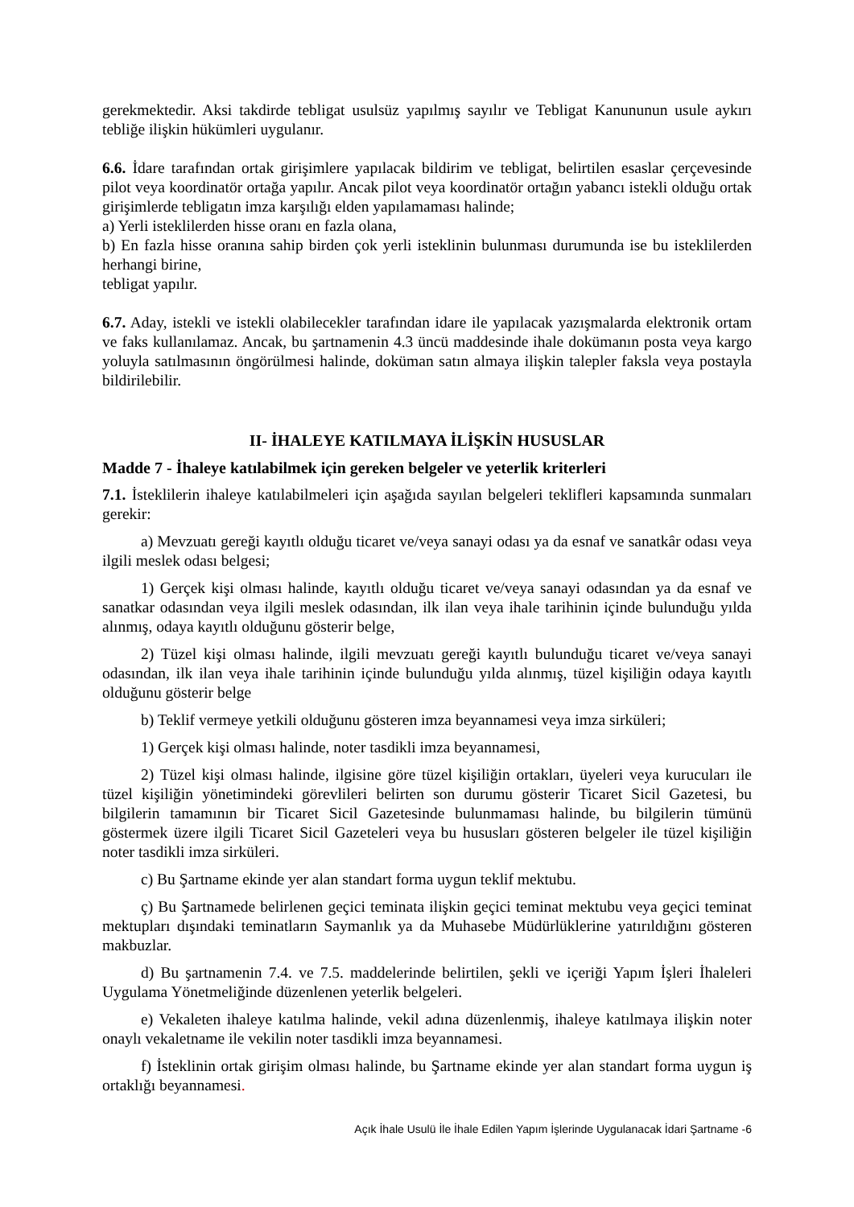gerekmektedir. Aksi takdirde tebligat usulsüz yapılmış sayılır ve Tebligat Kanununun usule aykırı tebliğe ilişkin hükümleri uygulanır.
6.6. İdare tarafından ortak girişimlere yapılacak bildirim ve tebligat, belirtilen esaslar çerçevesinde pilot veya koordinatör ortağa yapılır. Ancak pilot veya koordinatör ortağın yabancı istekli olduğu ortak girişimlerde tebligatın imza karşılığı elden yapılamaması halinde;
a) Yerli isteklilerden hisse oranı en fazla olana,
b) En fazla hisse oranına sahip birden çok yerli isteklinin bulunması durumunda ise bu isteklilerden herhangi birine,
tebligat yapılır.
6.7. Aday, istekli ve istekli olabilecekler tarafından idare ile yapılacak yazışmalarda elektronik ortam ve faks kullanılamaz. Ancak, bu şartnamenin 4.3 üncü maddesinde ihale dokümanın posta veya kargo yoluyla satılmasının öngörülmesi halinde, doküman satın almaya ilişkin talepler faksla veya postayla bildirilebilir.
II- İHALEYE KATILMAYA İLİŞKİN HUSUSLAR
Madde 7 - İhaleye katılabilmek için gereken belgeler ve yeterlik kriterleri
7.1. İsteklilerin ihaleye katılabilmeleri için aşağıda sayılan belgeleri teklifleri kapsamında sunmaları gerekir:
a) Mevzuatı gereği kayıtlı olduğu ticaret ve/veya sanayi odası ya da esnaf ve sanatkâr odası veya ilgili meslek odası belgesi;
1) Gerçek kişi olması halinde, kayıtlı olduğu ticaret ve/veya sanayi odasından ya da esnaf ve sanatkar odasından veya ilgili meslek odasından, ilk ilan veya ihale tarihinin içinde bulunduğu yılda alınmış, odaya kayıtlı olduğunu gösterir belge,
2) Tüzel kişi olması halinde, ilgili mevzuatı gereği kayıtlı bulunduğu ticaret ve/veya sanayi odasından, ilk ilan veya ihale tarihinin içinde bulunduğu yılda alınmış, tüzel kişiliğin odaya kayıtlı olduğunu gösterir belge
b) Teklif vermeye yetkili olduğunu gösteren imza beyannamesi veya imza sirküleri;
1) Gerçek kişi olması halinde, noter tasdikli imza beyannamesi,
2) Tüzel kişi olması halinde, ilgisine göre tüzel kişiliğin ortakları, üyeleri veya kurucuları ile tüzel kişiliğin yönetimindeki görevlileri belirten son durumu gösterir Ticaret Sicil Gazetesi, bu bilgilerin tamamının bir Ticaret Sicil Gazetesinde bulunmaması halinde, bu bilgilerin tümünü göstermek üzere ilgili Ticaret Sicil Gazeteleri veya bu hususları gösteren belgeler ile tüzel kişiliğin noter tasdikli imza sirküleri.
c) Bu Şartname ekinde yer alan standart forma uygun teklif mektubu.
ç) Bu Şartnamede belirlenen geçici teminata ilişkin geçici teminat mektubu veya geçici teminat mektupları dışındaki teminatların Saymanlık ya da Muhasebe Müdürlüklerine yatırıldığını gösteren makbuzlar.
d) Bu şartnamenin 7.4. ve 7.5. maddelerinde belirtilen, şekli ve içeriği Yapım İşleri İhaleleri Uygulama Yönetmeliğinde düzenlenen yeterlik belgeleri.
e) Vekaleten ihaleye katılma halinde, vekil adına düzenlenmiş, ihaleye katılmaya ilişkin noter onaylı vekaletname ile vekilin noter tasdikli imza beyannamesi.
f) İsteklinin ortak girişim olması halinde, bu Şartname ekinde yer alan standart forma uygun iş ortaklığı beyannamesi.
Açık İhale Usulü İle İhale Edilen Yapım İşlerinde Uygulanacak İdari Şartname -6